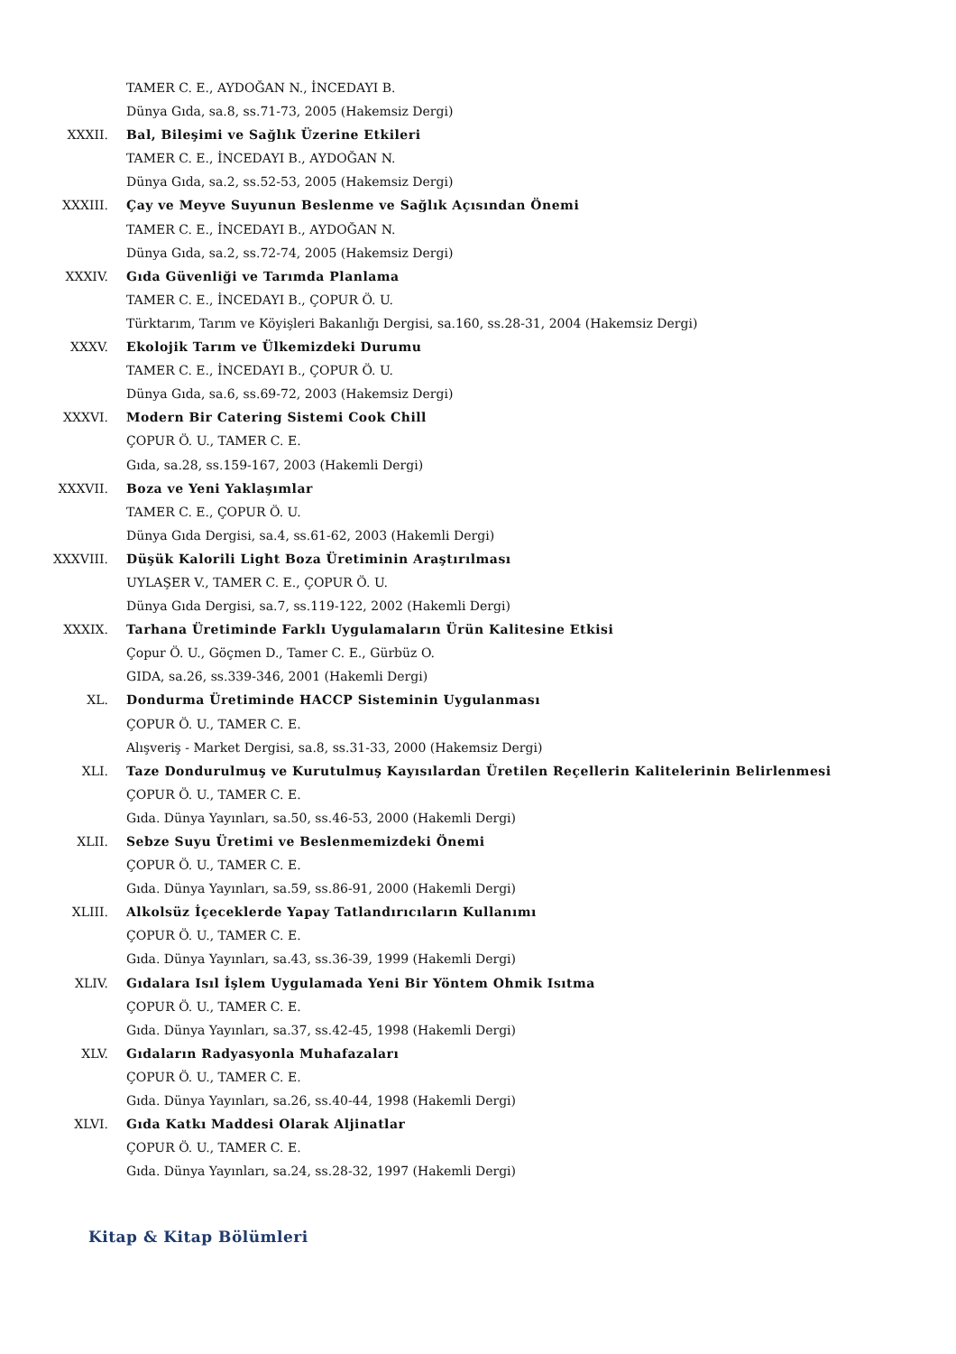TAMER C. E., AYDOĞAN N., İNCEDAYI B.
Dünya Gıda, sa.8, ss.71-73, 2005 (Hakemsiz Dergi)
XXXII. Bal, Bileşimi ve Sağlık Üzerine Etkileri
TAMER C. E., İNCEDAYI B., AYDOĞAN N.
Dünya Gıda, sa.2, ss.52-53, 2005 (Hakemsiz Dergi)
XXXIII. Çay ve Meyve Suyunun Beslenme ve Sağlık Açısından Önemi
TAMER C. E., İNCEDAYI B., AYDOĞAN N.
Dünya Gıda, sa.2, ss.72-74, 2005 (Hakemsiz Dergi)
XXXIV. Gıda Güvenliği ve Tarımda Planlama
TAMER C. E., İNCEDAYI B., ÇOPUR Ö. U.
Türktarım, Tarım ve Köyişleri Bakanlığı Dergisi, sa.160, ss.28-31, 2004 (Hakemsiz Dergi)
XXXV. Ekolojik Tarım ve Ülkemizdeki Durumu
TAMER C. E., İNCEDAYI B., ÇOPUR Ö. U.
Dünya Gıda, sa.6, ss.69-72, 2003 (Hakemsiz Dergi)
XXXVI. Modern Bir Catering Sistemi Cook Chill
ÇOPUR Ö. U., TAMER C. E.
Gıda, sa.28, ss.159-167, 2003 (Hakemli Dergi)
XXXVII. Boza ve Yeni Yaklaşımlar
TAMER C. E., ÇOPUR Ö. U.
Dünya Gıda Dergisi, sa.4, ss.61-62, 2003 (Hakemli Dergi)
XXXVIII. Düşük Kalorili Light Boza Üretiminin Araştırılması
UYLAŞER V., TAMER C. E., ÇOPUR Ö. U.
Dünya Gıda Dergisi, sa.7, ss.119-122, 2002 (Hakemli Dergi)
XXXIX. Tarhana Üretiminde Farklı Uygulamaların Ürün Kalitesine Etkisi
Çopur Ö. U., Göçmen D., Tamer C. E., Gürbüz O.
GIDA, sa.26, ss.339-346, 2001 (Hakemli Dergi)
XL. Dondurma Üretiminde HACCP Sisteminin Uygulanması
ÇOPUR Ö. U., TAMER C. E.
Alışveriş - Market Dergisi, sa.8, ss.31-33, 2000 (Hakemsiz Dergi)
XLI. Taze Dondurulmuş ve Kurutulmuş Kayısılardan Üretilen Reçellerin Kalitelerinin Belirlenmesi
ÇOPUR Ö. U., TAMER C. E.
Gıda. Dünya Yayınları, sa.50, ss.46-53, 2000 (Hakemli Dergi)
XLII. Sebze Suyu Üretimi ve Beslenmemizdeki Önemi
ÇOPUR Ö. U., TAMER C. E.
Gıda. Dünya Yayınları, sa.59, ss.86-91, 2000 (Hakemli Dergi)
XLIII. Alkolsüz İçeceklerde Yapay Tatlandırıcıların Kullanımı
ÇOPUR Ö. U., TAMER C. E.
Gıda. Dünya Yayınları, sa.43, ss.36-39, 1999 (Hakemli Dergi)
XLIV. Gıdalara Isıl İşlem Uygulamada Yeni Bir Yöntem Ohmik Isıtma
ÇOPUR Ö. U., TAMER C. E.
Gıda. Dünya Yayınları, sa.37, ss.42-45, 1998 (Hakemli Dergi)
XLV. Gıdaların Radyasyonla Muhafazaları
ÇOPUR Ö. U., TAMER C. E.
Gıda. Dünya Yayınları, sa.26, ss.40-44, 1998 (Hakemli Dergi)
XLVI. Gıda Katkı Maddesi Olarak Aljinatlar
ÇOPUR Ö. U., TAMER C. E.
Gıda. Dünya Yayınları, sa.24, ss.28-32, 1997 (Hakemli Dergi)
Kitap & Kitap Bölümleri